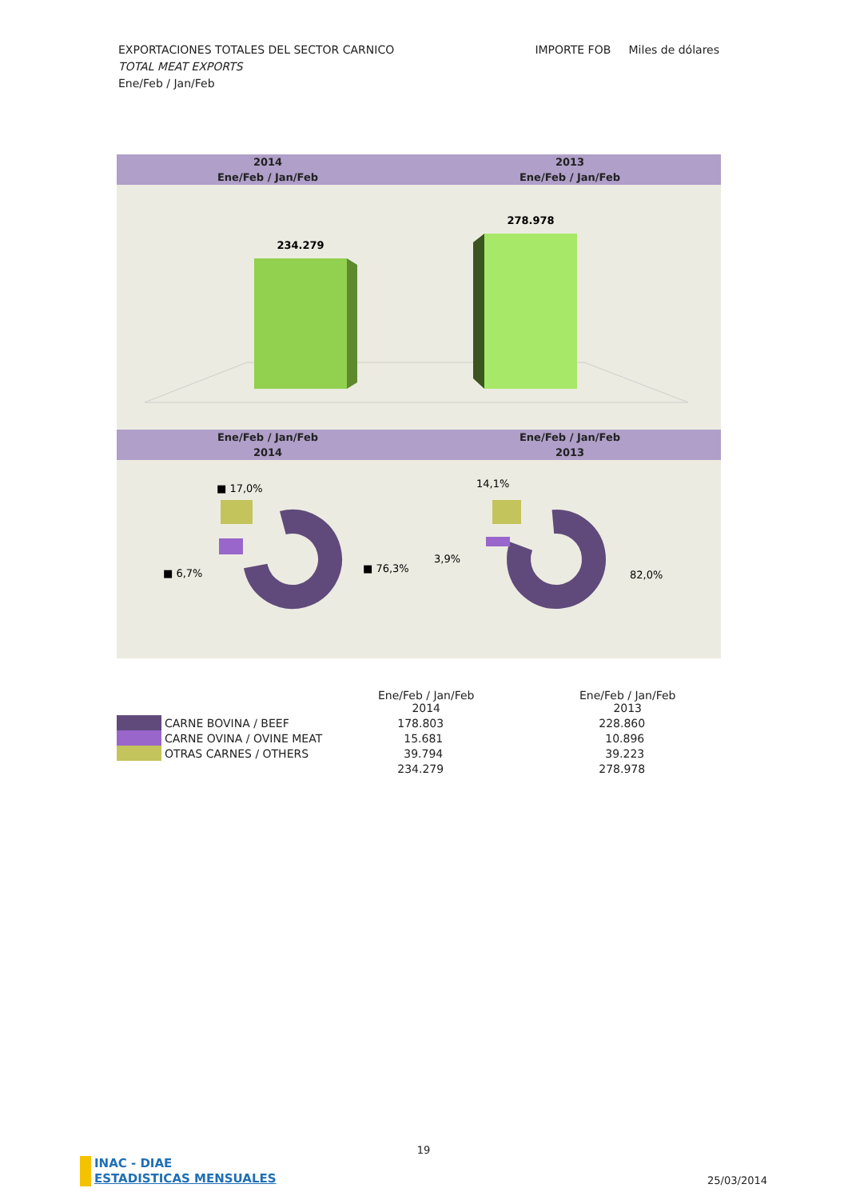IMPORTE FOB Miles de dólares EXPORTACIONES TOTALES DEL SECTOR CARNICO
TOTAL MEAT EXPORTS
Ene/Feb / Jan/Feb
2014
Ene/Feb / Jan/Feb
2013
Ene/Feb / Jan/Feb
234.279
278.978
Ene/Feb / Jan/Feb
2014
Ene/Feb / Jan/Feb
2013
■ 17,0%
■ 6,7%
■ 76,3%
14,1%
3,9%
82,0%
| | | Ene/Feb / Jan/Feb 2014 | Ene/Feb / Jan/Feb 2013 |
| --- | --- | --- | --- |
| | CARNE BOVINA / BEEF | 178.803 | 228.860 |
| | CARNE OVINA / OVINE MEAT | 15.681 | 10.896 |
| | OTRAS CARNES / OTHERS | 39.794 | 39.223 |
| | | 234.279 | 278.978 |
19
INAC - DIAE
ESTADISTICAS MENSUALES
25/03/2014